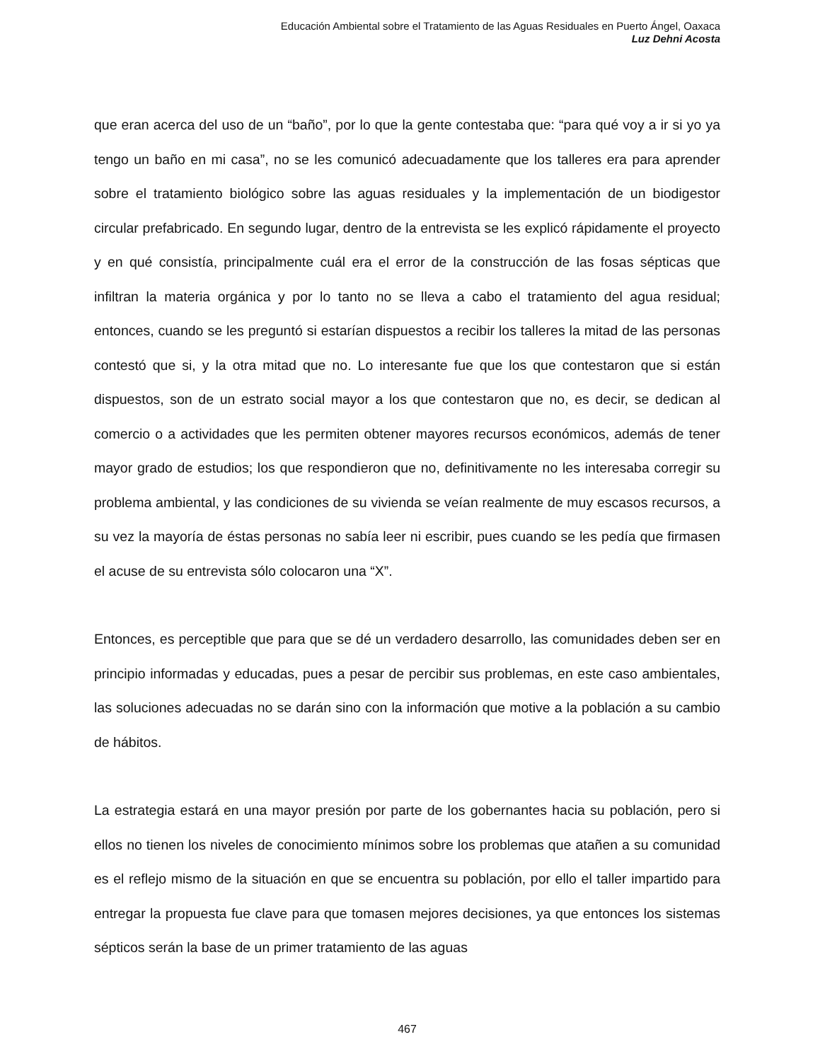Educación Ambiental sobre el Tratamiento de las Aguas Residuales en Puerto Ángel, Oaxaca
Luz Dehni Acosta
que eran acerca del uso de un “baño”, por lo que la gente contestaba que: “para qué voy a ir si yo ya tengo un baño en mi casa”, no se les comunicó adecuadamente que los talleres era para aprender sobre el tratamiento biológico sobre las aguas residuales y la implementación de un biodigestor circular prefabricado. En segundo lugar, dentro de la entrevista se les explicó rápidamente el proyecto y en qué consistía, principalmente cuál era el error de la construcción de las fosas sépticas que infiltran la materia orgánica y por lo tanto no se lleva a cabo el tratamiento del agua residual; entonces, cuando se les preguntó si estarían dispuestos a recibir los talleres la mitad de las personas contestó que si, y la otra mitad que no. Lo interesante fue que los que contestaron que si están dispuestos, son de un estrato social mayor a los que contestaron que no, es decir, se dedican al comercio o a actividades que les permiten obtener mayores recursos económicos, además de tener mayor grado de estudios; los que respondieron que no, definitivamente no les interesaba corregir su problema ambiental, y las condiciones de su vivienda se veían realmente de muy escasos recursos, a su vez la mayoría de éstas personas no sabía leer ni escribir, pues cuando se les pedía que firmasen el acuse de su entrevista sólo colocaron una “X”.
Entonces, es perceptible que para que se dé un verdadero desarrollo, las comunidades deben ser en principio informadas y educadas, pues a pesar de percibir sus problemas, en este caso ambientales, las soluciones adecuadas no se darán sino con la información que motive a la población a su cambio de hábitos.
La estrategia estará en una mayor presión por parte de los gobernantes hacia su población, pero si ellos no tienen los niveles de conocimiento mínimos sobre los problemas que atañen a su comunidad es el reflejo mismo de la situación en que se encuentra su población, por ello el taller impartido para entregar la propuesta fue clave para que tomasen mejores decisiones, ya que entonces los sistemas sépticos serán la base de un primer tratamiento de las aguas
467